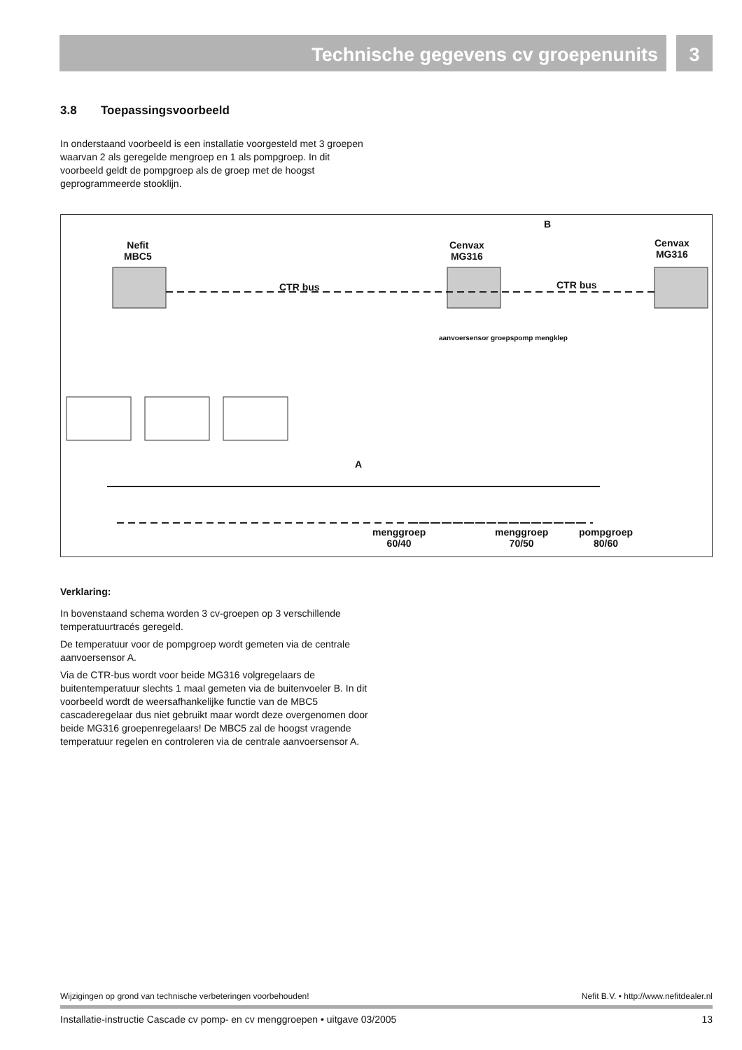Technische gegevens cv groepenunits
3
3.8 Toepassingsvoorbeeld
In onderstaand voorbeeld is een installatie voorgesteld met 3 groepen waarvan 2 als geregelde mengroep en 1 als pompgroep. In dit voorbeeld geldt de pompgroep als de groep met de hoogst geprogrammeerde stooklijn.
Nefit
MBC5
Cenvax
MG316
Cenvax
MG316
B
CTR bus CTR bus
aanvoersensor groepspomp mengklep
A
menggroep
60/40
menggroep
70/50
pompgroep
80/60
Verklaring:
In bovenstaand schema worden 3 cv-groepen op 3 verschillende temperatuurtracés geregeld.
De temperatuur voor de pompgroep wordt gemeten via de centrale aanvoersensor A.
Via de CTR-bus wordt voor beide MG316 volgregelaars de buitentemperatuur slechts 1 maal gemeten via de buitenvoeler B. In dit voorbeeld wordt de weersafhankelijke functie van de MBC5 cascaderegelaar dus niet gebruikt maar wordt deze overgenomen door beide MG316 groepenregelaars! De MBC5 zal de hoogst vragende temperatuur regelen en controleren via de centrale aanvoersensor A.
Wijzigingen op grond van technische verbeteringen voorbehouden! Nefit B.V. • http://www.nefitdealer.nl
Installatie-instructie Cascade cv pomp- en cv menggroepen • uitgave 03/2005 13